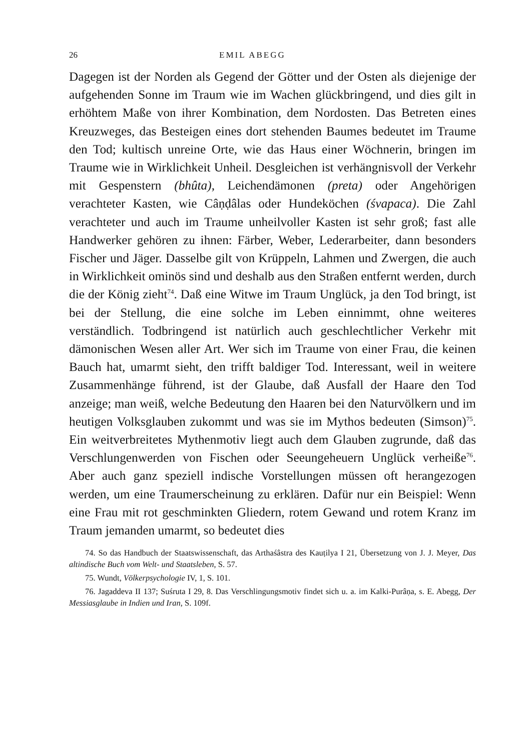26 EMIL ABEGG
Dagegen ist der Norden als Gegend der Götter und der Osten als diejenige der aufgehenden Sonne im Traum wie im Wachen glückbringend, und dies gilt in erhöhtem Maße von ihrer Kombination, dem Nordosten. Das Betreten eines Kreuzweges, das Besteigen eines dort stehenden Baumes bedeutet im Traume den Tod; kultisch unreine Orte, wie das Haus einer Wöchnerin, bringen im Traume wie in Wirklichkeit Unheil. Desgleichen ist verhängnisvoll der Verkehr mit Gespenstern (bhûta), Leichendämonen (preta) oder Angehörigen verachteter Kasten, wie Câṇḍâlas oder Hundeköchen (śvapaca). Die Zahl verachteter und auch im Traume unheilvoller Kasten ist sehr groß; fast alle Handwerker gehören zu ihnen: Färber, Weber, Lederarbeiter, dann besonders Fischer und Jäger. Dasselbe gilt von Krüppeln, Lahmen und Zwergen, die auch in Wirklichkeit ominös sind und deshalb aus den Straßen entfernt werden, durch die der König zieht<sup>74</sup>. Daß eine Witwe im Traum Unglück, ja den Tod bringt, ist bei der Stellung, die eine solche im Leben einnimmt, ohne weiteres verständlich. Todbringend ist natürlich auch geschlechtlicher Verkehr mit dämonischen Wesen aller Art. Wer sich im Traume von einer Frau, die keinen Bauch hat, umarmt sieht, den trifft baldiger Tod. Interessant, weil in weitere Zusammenhänge führend, ist der Glaube, daß Ausfall der Haare den Tod anzeige; man weiß, welche Bedeutung den Haaren bei den Naturvölkern und im heutigen Volksglauben zukommt und was sie im Mythos bedeuten (Simson)<sup>75</sup>. Ein weitverbreitetes Mythenmotiv liegt auch dem Glauben zugrunde, daß das Verschlungenwerden von Fischen oder Seeungeheuern Unglück verheiße<sup>76</sup>. Aber auch ganz speziell indische Vorstellungen müssen oft herangezogen werden, um eine Traumerscheinung zu erklären. Dafür nur ein Beispiel: Wenn eine Frau mit rot geschminkten Gliedern, rotem Gewand und rotem Kranz im Traum jemanden umarmt, so bedeutet dies
74. So das Handbuch der Staatswissenschaft, das Arthaśâstra des Kauṭilya I 21, Übersetzung von J. J. Meyer, Das altindische Buch vom Welt- und Staatsleben, S. 57.
75. Wundt, Völkerpsychologie IV, 1, S. 101.
76. Jagaddeva II 137; Suśruta I 29, 8. Das Verschlingungsmotiv findet sich u. a. im Kalki-Purâṇa, s. E. Abegg, Der Messiasglaube in Indien und Iran, S. 109f.